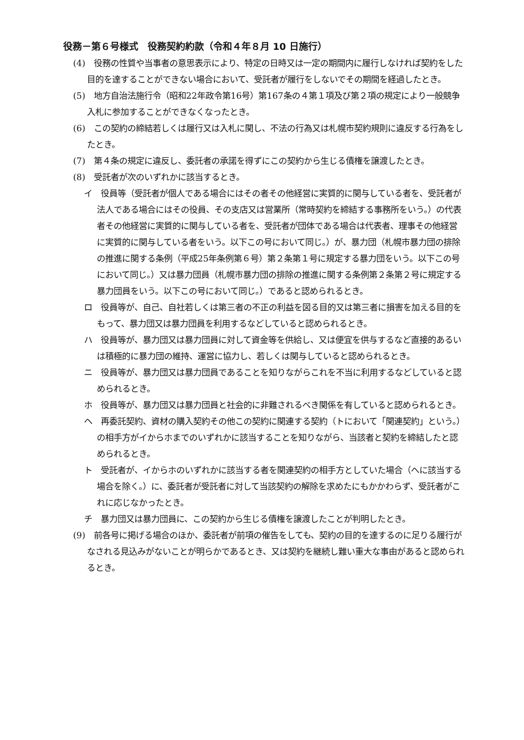役務－第６号様式　役務契約約款（令和４年８月 10 日施行）
(4)　役務の性質や当事者の意思表示により、特定の日時又は一定の期間内に履行しなければ契約をした目的を達することができない場合において、受託者が履行をしないでその期間を経過したとき。
(5)　地方自治法施行令（昭和22年政令第16号）第167条の４第１項及び第２項の規定により一般競争入札に参加することができなくなったとき。
(6)　この契約の締結若しくは履行又は入札に関し、不法の行為又は札幌市契約規則に違反する行為をしたとき。
(7)　第４条の規定に違反し、委託者の承諾を得ずにこの契約から生じる債権を譲渡したとき。
(8)　受託者が次のいずれかに該当するとき。
イ　役員等（受託者が個人である場合にはその者その他経営に実質的に関与している者を、受託者が法人である場合にはその役員、その支店又は営業所（常時契約を締結する事務所をいう。）の代表者その他経営に実質的に関与している者を、受託者が団体である場合は代表者、理事その他経営に実質的に関与している者をいう。以下この号において同じ。）が、暴力団（札幌市暴力団の排除の推進に関する条例（平成25年条例第６号）第２条第１号に規定する暴力団をいう。以下この号において同じ。）又は暴力団員（札幌市暴力団の排除の推進に関する条例第２条第２号に規定する暴力団員をいう。以下この号において同じ。）であると認められるとき。
ロ　役員等が、自己、自社若しくは第三者の不正の利益を図る目的又は第三者に損害を加える目的をもって、暴力団又は暴力団員を利用するなどしていると認められるとき。
ハ　役員等が、暴力団又は暴力団員に対して資金等を供給し、又は便宜を供与するなど直接的あるいは積極的に暴力団の維持、運営に協力し、若しくは関与していると認められるとき。
ニ　役員等が、暴力団又は暴力団員であることを知りながらこれを不当に利用するなどしていると認められるとき。
ホ　役員等が、暴力団又は暴力団員と社会的に非難されるべき関係を有していると認められるとき。
ヘ　再委託契約、資材の購入契約その他この契約に関連する契約（トにおいて「関連契約」という。）の相手方がイからホまでのいずれかに該当することを知りながら、当該者と契約を締結したと認められるとき。
ト　受託者が、イからホのいずれかに該当する者を関連契約の相手方としていた場合（へに該当する場合を除く。）に、委託者が受託者に対して当該契約の解除を求めたにもかかわらず、受託者がこれに応じなかったとき。
チ　暴力団又は暴力団員に、この契約から生じる債権を譲渡したことが判明したとき。
(9)　前各号に掲げる場合のほか、委託者が前項の催告をしても、契約の目的を達するのに足りる履行がなされる見込みがないことが明らかであるとき、又は契約を継続し難い重大な事由があると認められるとき。